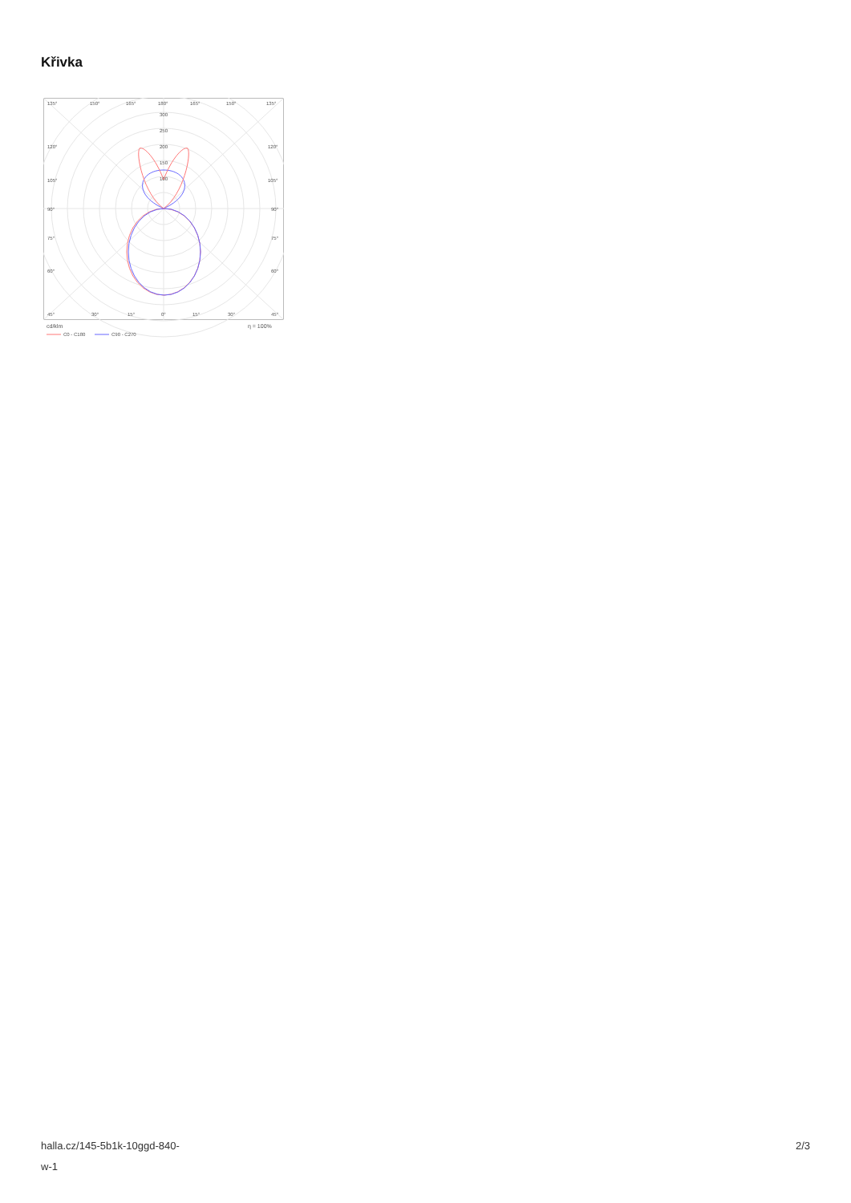Křivka
135°
150°
165°
180°
165°
150°
135°
300
250
200
150
100
120°
120°
105°
105°
90°
90°
75°
75°
60°
60°
45°
30°
15°
0°
15°
30°
45°
cd/klm
η = 100%
C0 - C180
C90 - C270
halla.cz/145-5b1k-10ggd-840-
w-1
2/3